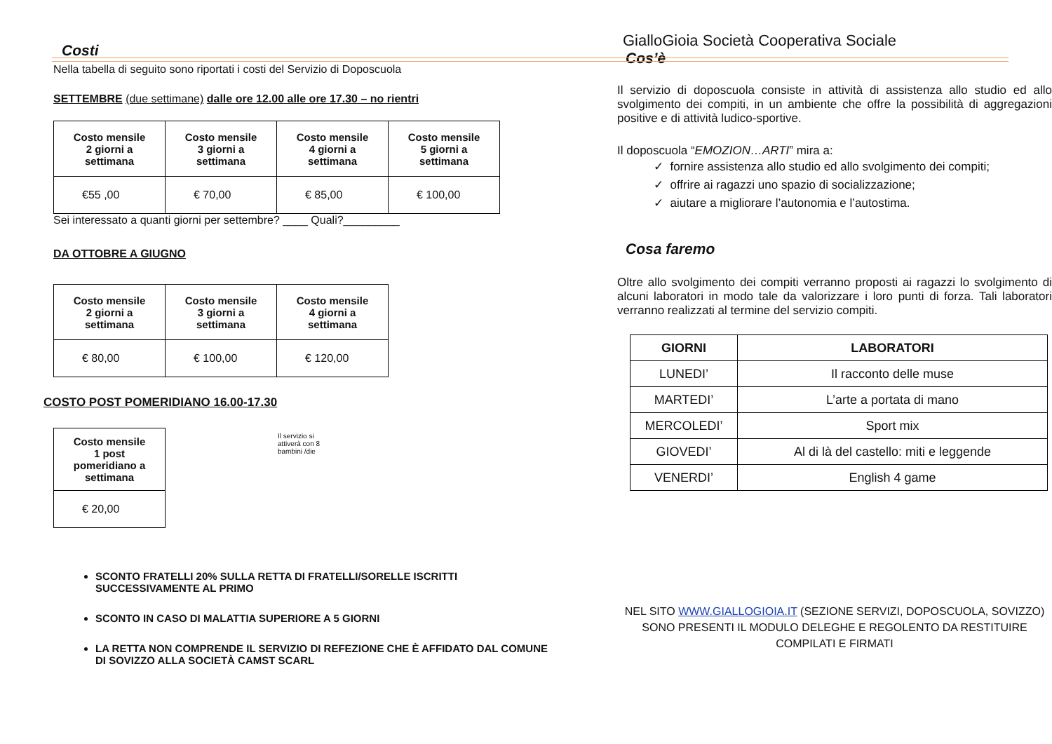Costi
Nella tabella di seguito sono riportati i costi del Servizio di Doposcuola
SETTEMBRE (due settimane) dalle ore 12.00 alle ore 17.30 – no rientri
| Costo mensile 2 giorni a settimana | Costo mensile 3 giorni a settimana | Costo mensile 4 giorni a settimana | Costo mensile 5 giorni a settimana |
| --- | --- | --- | --- |
| €55 ,00 | € 70,00 | € 85,00 | € 100,00 |
Sei interessato a quanti giorni per settembre? ____ Quali?_________
DA OTTOBRE A GIUGNO
| Costo mensile 2 giorni a settimana | Costo mensile 3 giorni a settimana | Costo mensile 4 giorni a settimana |
| --- | --- | --- |
| € 80,00 | € 100,00 | € 120,00 |
COSTO POST POMERIDIANO 16.00-17.30
| Costo mensile 1 post pomeridiano a settimana |
| --- |
| € 20,00 |
Il servizio si
attiverà con 8
bambini /die
SCONTO FRATELLI 20% SULLA RETTA DI FRATELLI/SORELLE ISCRITTI SUCCESSIVAMENTE AL PRIMO
SCONTO IN CASO DI MALATTIA SUPERIORE A 5 GIORNI
LA RETTA NON COMPRENDE IL SERVIZIO DI REFEZIONE CHE È AFFIDATO DAL COMUNE DI SOVIZZO ALLA SOCIETÀ CAMST SCARL
GialloGioia Società Cooperativa Sociale
Cos’è
Il servizio di doposcuola consiste in attività di assistenza allo studio ed allo svolgimento dei compiti, in un ambiente che offre la possibilità di aggregazioni positive e di attività ludico-sportive.
Il doposcuola “EMOZION…ARTI” mira a:
✓ fornire assistenza allo studio ed allo svolgimento dei compiti;
✓ offrire ai ragazzi uno spazio di socializzazione;
✓ aiutare a migliorare l’autonomia e l’autostima.
Cosa faremo
Oltre allo svolgimento dei compiti verranno proposti ai ragazzi lo svolgimento di alcuni laboratori in modo tale da valorizzare i loro punti di forza. Tali laboratori verranno realizzati al termine del servizio compiti.
| GIORNI | LABORATORI |
| --- | --- |
| LUNEDI’ | Il racconto delle muse |
| MARTEDI’ | L’arte a portata di mano |
| MERCOLEDI’ | Sport mix |
| GIOVEDI’ | Al di là del castello: miti e leggende |
| VENERDI’ | English 4 game |
NEL SITO WWW.GIALLOGIOIA.IT (SEZIONE SERVIZI, DOPOSCUOLA, SOVIZZO) SONO PRESENTI IL MODULO DELEGHE E REGOLENTO DA RESTITUIRE COMPILATI E FIRMATI